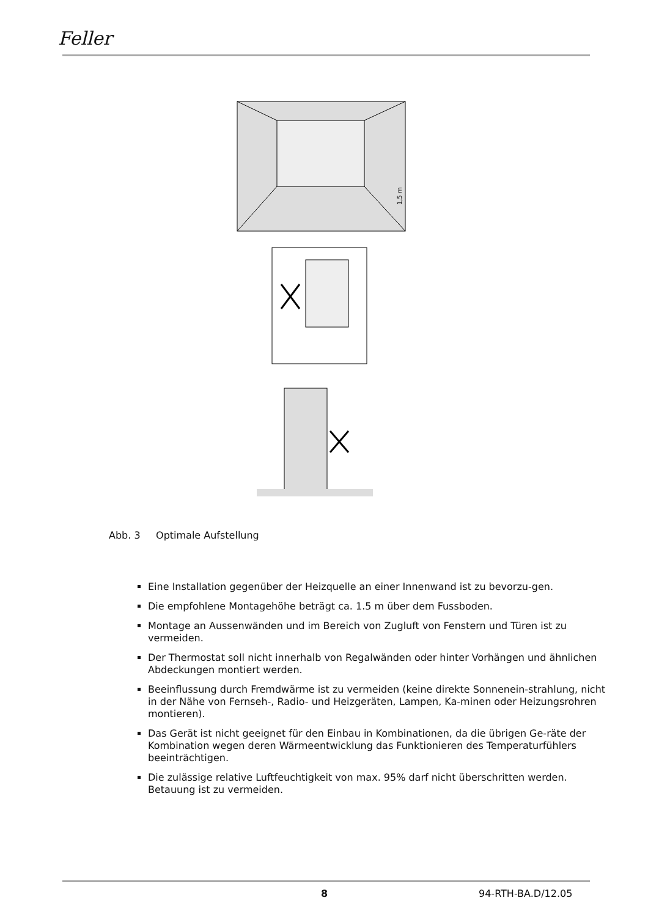Feller
1,5 m
Abb. 3 Optimale Aufstellung
Eine Installation gegenüber der Heizquelle an einer Innenwand ist zu bevorzu-gen.
Die empfohlene Montagehöhe beträgt ca. 1.5 m über dem Fussboden.
Montage an Aussenwänden und im Bereich von Zugluft von Fenstern und Türen ist zu vermeiden.
Der Thermostat soll nicht innerhalb von Regalwänden oder hinter Vorhängen und ähnlichen Abdeckungen montiert werden.
Beeinflussung durch Fremdwärme ist zu vermeiden (keine direkte Sonnenein-strahlung, nicht in der Nähe von Fernseh-, Radio- und Heizgeräten, Lampen, Ka-minen oder Heizungsrohren montieren).
Das Gerät ist nicht geeignet für den Einbau in Kombinationen, da die übrigen Ge-räte der Kombination wegen deren Wärmeentwicklung das Funktionieren des Temperaturfühlers beeinträchtigen.
Die zulässige relative Luftfeuchtigkeit von max. 95% darf nicht überschritten werden. Betauung ist zu vermeiden.
8 94-RTH-BA.D/12.05